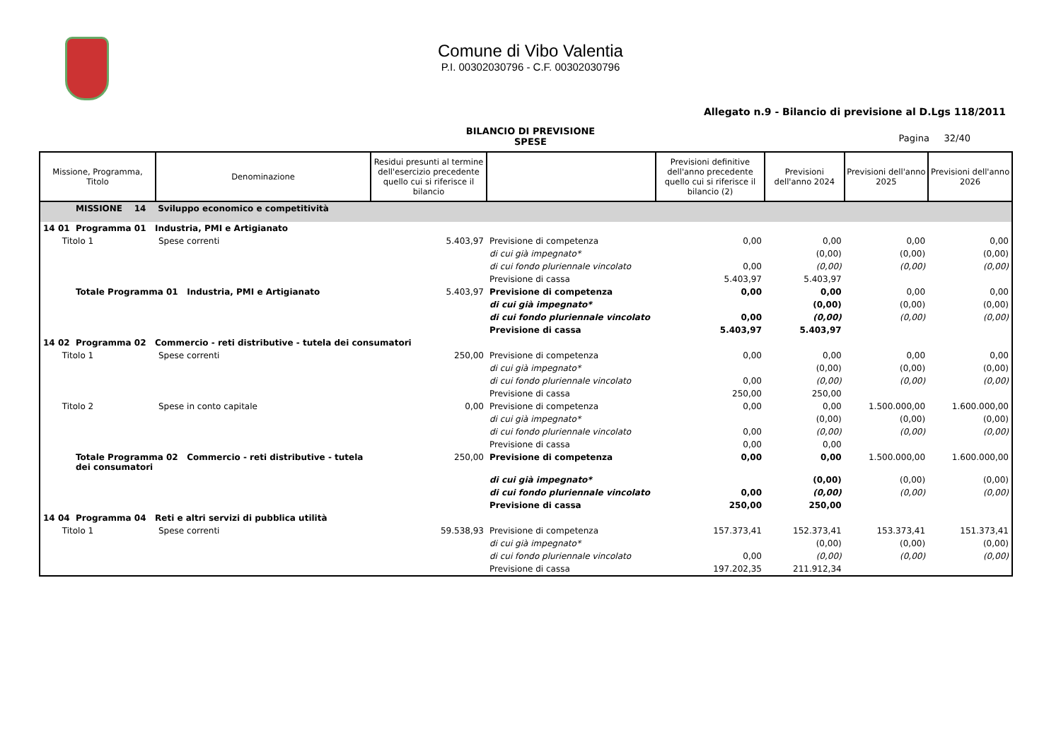Comune di Vibo Valentia
P.I. 00302030796 - C.F. 00302030796
Allegato n.9 - Bilancio di previsione al D.Lgs 118/2011
BILANCIO DI PREVISIONE
SPESE
Pagina 32/40
| Missione, Programma, Titolo | Denominazione | Residui presunti al termine dell'esercizio precedente quello cui si riferisce il bilancio | | Previsioni definitive dell'anno precedente quello cui si riferisce il bilancio (2) | Previsioni dell'anno 2024 | Previsioni dell'anno 2025 | Previsioni dell'anno 2026 |
| --- | --- | --- | --- | --- | --- | --- | --- |
| MISSIONE 14 Sviluppo economico e competitività | | | | | | | |
| 14 01 Programma 01 Industria, PMI e Artigianato | | | | | | | |
| Titolo 1 | Spese correnti | 5.403,97 | Previsione di competenza | 0,00 | 0,00 | 0,00 | 0,00 |
| | | | di cui già impegnato* | | (0,00) | (0,00) | (0,00) |
| | | | di cui fondo pluriennale vincolato | 0,00 | (0,00) | (0,00) | (0,00) |
| | | | Previsione di cassa | 5.403,97 | 5.403,97 | | |
| Totale Programma 01 Industria, PMI e Artigianato | | 5.403,97 | Previsione di competenza | 0,00 | 0,00 | 0,00 | 0,00 |
| | | | di cui già impegnato* | | (0,00) | (0,00) | (0,00) |
| | | | di cui fondo pluriennale vincolato | 0,00 | (0,00) | (0,00) | (0,00) |
| | | | Previsione di cassa | 5.403,97 | 5.403,97 | | |
| 14 02 Programma 02 Commercio - reti distributive - tutela dei consumatori | | | | | | | |
| Titolo 1 | Spese correnti | 250,00 | Previsione di competenza | 0,00 | 0,00 | 0,00 | 0,00 |
| | | | di cui già impegnato* | | (0,00) | (0,00) | (0,00) |
| | | | di cui fondo pluriennale vincolato | 0,00 | (0,00) | (0,00) | (0,00) |
| | | | Previsione di cassa | 250,00 | 250,00 | | |
| Titolo 2 | Spese in conto capitale | 0,00 | Previsione di competenza | 0,00 | 0,00 | 1.500.000,00 | 1.600.000,00 |
| | | | di cui già impegnato* | | (0,00) | (0,00) | (0,00) |
| | | | di cui fondo pluriennale vincolato | 0,00 | (0,00) | (0,00) | (0,00) |
| | | | Previsione di cassa | 0,00 | 0,00 | | |
| Totale Programma 02 Commercio - reti distributive - tutela dei consumatori | | 250,00 | Previsione di competenza | 0,00 | 0,00 | 1.500.000,00 | 1.600.000,00 |
| | | | di cui già impegnato* | | (0,00) | (0,00) | (0,00) |
| | | | di cui fondo pluriennale vincolato | 0,00 | (0,00) | (0,00) | (0,00) |
| | | | Previsione di cassa | 250,00 | 250,00 | | |
| 14 04 Programma 04 Reti e altri servizi di pubblica utilità | | | | | | | |
| Titolo 1 | Spese correnti | 59.538,93 | Previsione di competenza | 157.373,41 | 152.373,41 | 153.373,41 | 151.373,41 |
| | | | di cui già impegnato* | | (0,00) | (0,00) | (0,00) |
| | | | di cui fondo pluriennale vincolato | 0,00 | (0,00) | (0,00) | (0,00) |
| | | | Previsione di cassa | 197.202,35 | 211.912,34 | | |